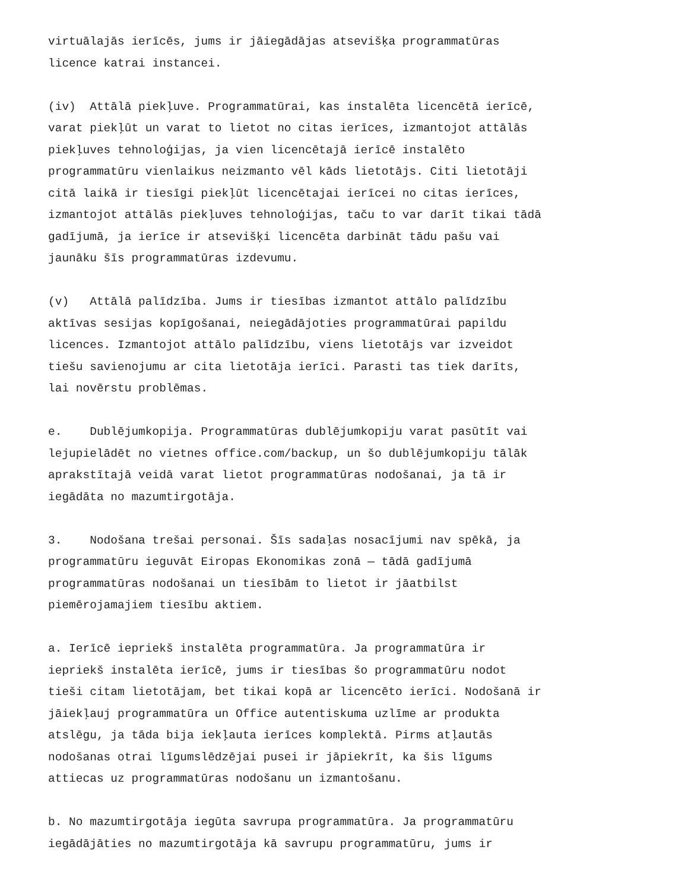virtuālajās ierīcēs, jums ir jāiegādājas atsevišķa programmatūras licence katrai instancei.
(iv) Attālā piekļuve. Programmatūrai, kas instalēta licencētā ierīcē, varat piekļūt un varat to lietot no citas ierīces, izmantojot attālās piekļuves tehnoloģijas, ja vien licencētajā ierīcē instalēto programmatūru vienlaikus neizmanto vēl kāds lietotājs. Citi lietotāji citā laikā ir tiesīgi piekļūt licencētajai ierīcei no citas ierīces, izmantojot attālās piekļuves tehnoloģijas, taču to var darīt tikai tādā gadījumā, ja ierīce ir atsevišķi licencēta darbināt tādu pašu vai jaunāku šīs programmatūras izdevumu.
(v) Attālā palīdzība. Jums ir tiesības izmantot attālo palīdzību aktīvas sesijas kopīgošanai, neiegādājoties programmatūrai papildu licences. Izmantojot attālo palīdzību, viens lietotājs var izveidot tiešu savienojumu ar cita lietotāja ierīci. Parasti tas tiek darīts, lai novērstu problēmas.
e. Dublējumkopija. Programmatūras dublējumkopiju varat pasūtīt vai lejupielādēt no vietnes office.com/backup, un šo dublējumkopiju tālāk aprakstītajā veidā varat lietot programmatūras nodošanai, ja tā ir iegādāta no mazumtirgotāja.
3. Nodošana trešai personai. Šīs sadaļas nosacījumi nav spēkā, ja programmatūru ieguvāt Eiropas Ekonomikas zonā — tādā gadījumā programmatūras nodošanai un tiesībām to lietot ir jāatbilst piemērojamajiem tiesību aktiem.
a. Ierīcē iepriekš instalēta programmatūra. Ja programmatūra ir iepriekš instalēta ierīcē, jums ir tiesības šo programmatūru nodot tieši citam lietotājam, bet tikai kopā ar licencēto ierīci. Nodošanā ir jāiekļauj programmatūra un Office autentiskuma uzlīme ar produkta atslēgu, ja tāda bija iekļauta ierīces komplektā. Pirms atļautās nodošanas otrai līgumslēdzējai pusei ir jāpiekrīt, ka šis līgums attiecas uz programmatūras nodošanu un izmantošanu.
b. No mazumtirgotāja iegūta savrupa programmatūra. Ja programmatūru iegādājāties no mazumtirgotāja kā savrupu programmatūru, jums ir